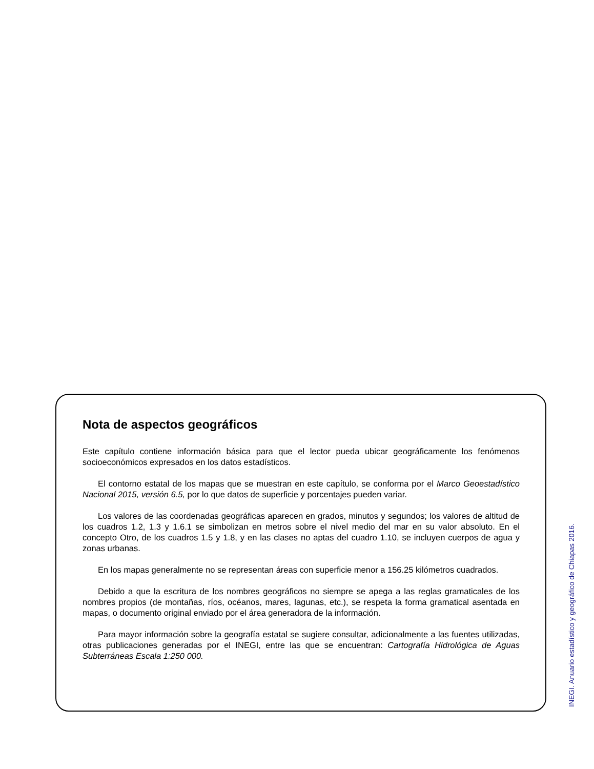Nota de aspectos geográficos
Este capítulo contiene información básica para que el lector pueda ubicar geográficamente los fenómenos socioeconómicos expresados en los datos estadísticos.
El contorno estatal de los mapas que se muestran en este capítulo, se conforma por el Marco Geoestadístico Nacional 2015, versión 6.5, por lo que datos de superficie y porcentajes pueden variar.
Los valores de las coordenadas geográficas aparecen en grados, minutos y segundos; los valores de altitud de los cuadros 1.2, 1.3 y 1.6.1 se simbolizan en metros sobre el nivel medio del mar en su valor absoluto. En el concepto Otro, de los cuadros 1.5 y 1.8, y en las clases no aptas del cuadro 1.10, se incluyen cuerpos de agua y zonas urbanas.
En los mapas generalmente no se representan áreas con superficie menor a 156.25 kilómetros cuadrados.
Debido a que la escritura de los nombres geográficos no siempre se apega a las reglas gramaticales de los nombres propios (de montañas, ríos, océanos, mares, lagunas, etc.), se respeta la forma gramatical asentada en mapas, o documento original enviado por el área generadora de la información.
Para mayor información sobre la geografía estatal se sugiere consultar, adicionalmente a las fuentes utilizadas, otras publicaciones generadas por el INEGI, entre las que se encuentran: Cartografía Hidrológica de Aguas Subterráneas Escala 1:250 000.
INEGI. Anuario estadístico y geográfico de Chiapas 2016.